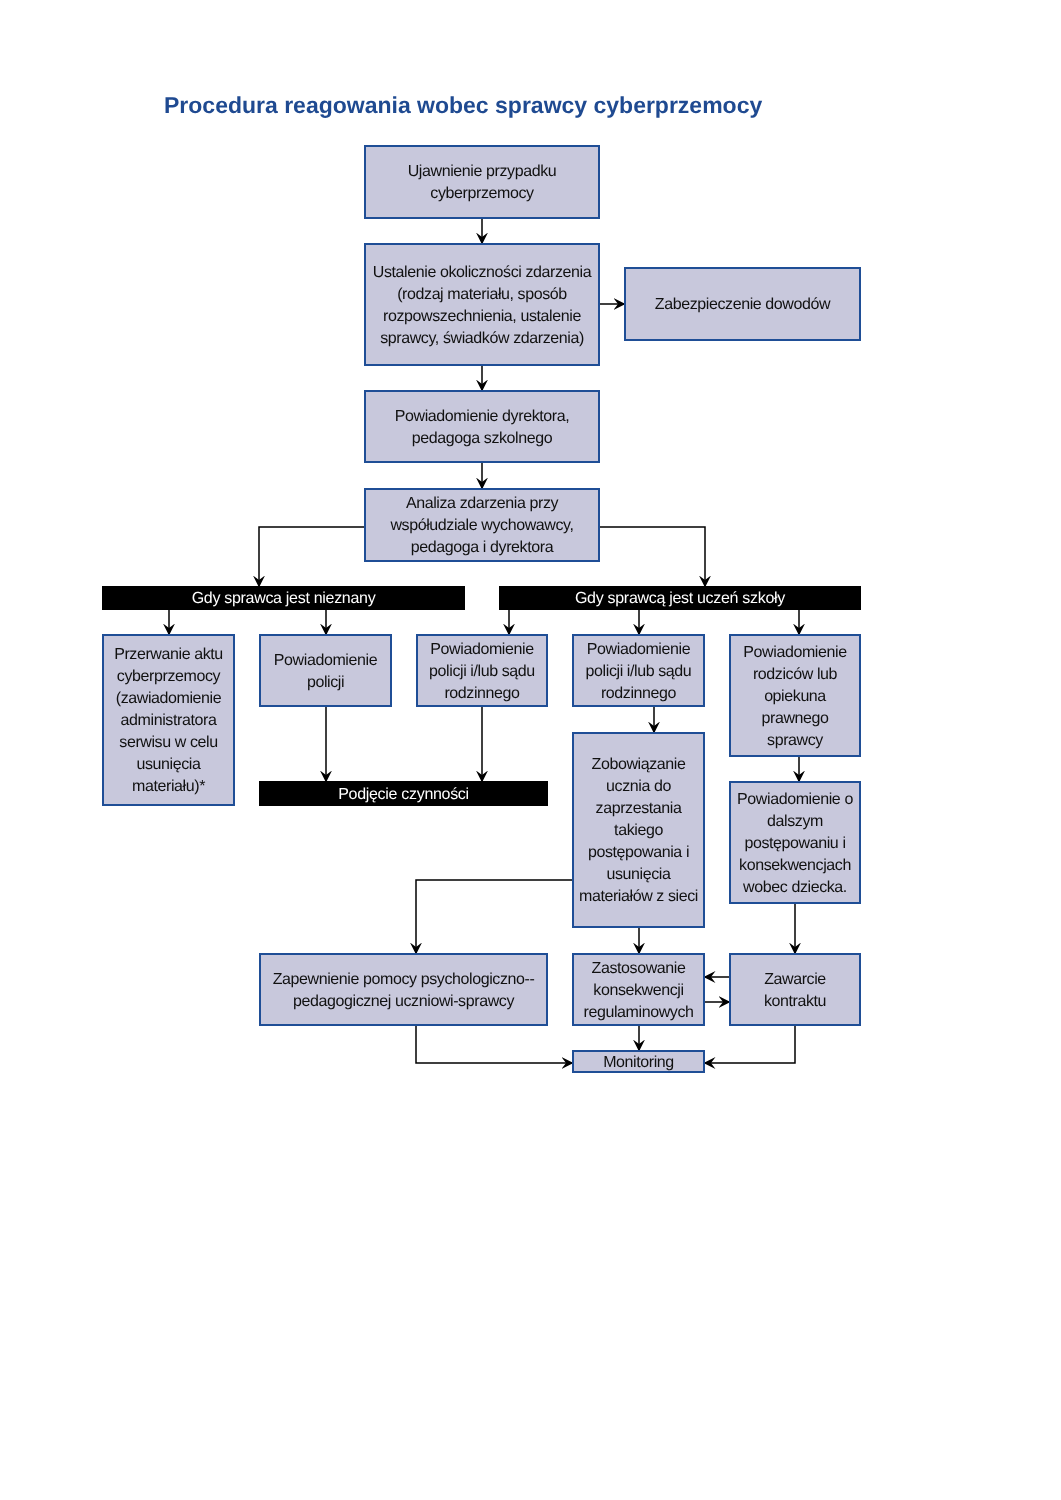Procedura reagowania wobec sprawcy cyberprzemocy
Ujawnienie przypadku cyberprzemocy
Ustalenie okoliczności zdarzenia (rodzaj materiału, sposób rozpowszechnienia, ustalenie sprawcy, świadków zdarzenia)
Zabezpieczenie dowodów
Powiadomienie dyrektora, pedagoga szkolnego
Analiza zdarzenia przy współudziale wychowawcy, pedagoga i dyrektora
Gdy sprawca jest nieznany
Gdy sprawcą jest uczeń szkoły
Przerwanie aktu cyberprzemocy (zawiadomienie administratora serwisu w celu usunięcia materiału)*
Powiadomienie policji
Powiadomienie policji i/lub sądu rodzinnego
Powiadomienie policji i/lub sądu rodzinnego
Powiadomienie rodziców lub opiekuna prawnego sprawcy
Podjęcie czynności
Zobowiązanie ucznia do zaprzestania takiego postępowania i usunięcia materiałów z sieci
Powiadomienie o dalszym postępowaniu i konsekwencjach wobec dziecka.
Zapewnienie pomocy psychologiczno--pedagogicznej uczniowi-sprawcy
Zastosowanie konsekwencji regulaminowych
Zawarcie kontraktu
Monitoring